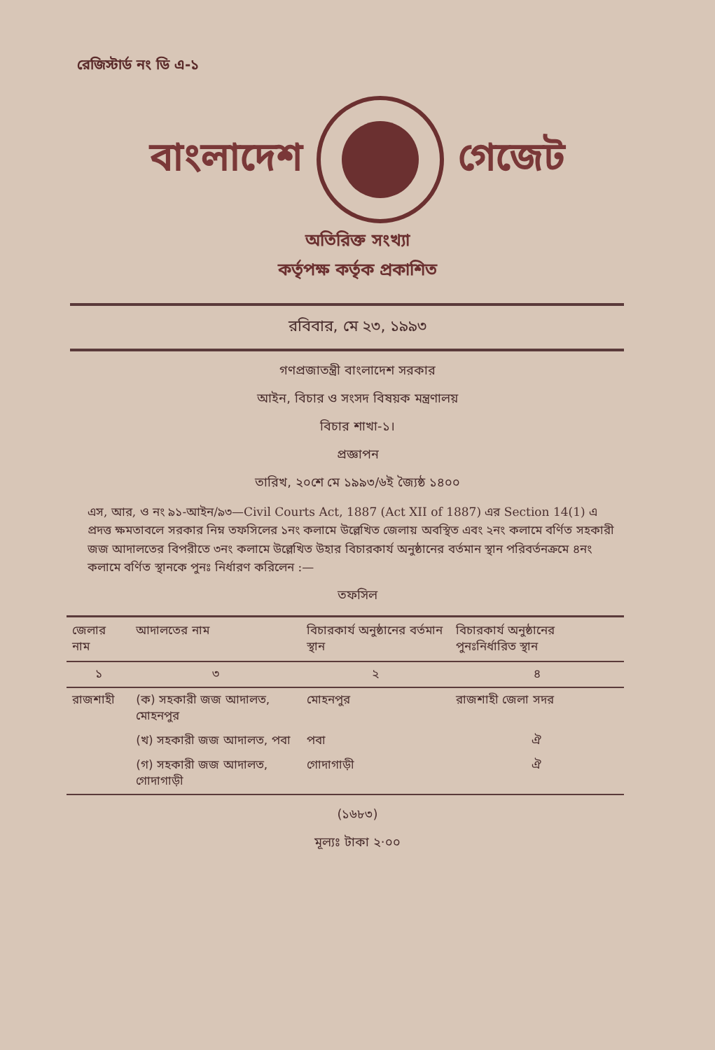রেজিস্টার্ড নং ডি এ-১
বাংলাদেশ গেজেট
অতিরিক্ত সংখ্যা
কর্তৃপক্ষ কর্তৃক প্রকাশিত
রবিবার, মে ২৩, ১৯৯৩
গণপ্রজাতন্ত্রী বাংলাদেশ সরকার
আইন, বিচার ও সংসদ বিষয়ক মন্ত্রণালয়
বিচার শাখা-১।
প্রজ্ঞাপন
তারিখ, ২০শে মে ১৯৯৩/৬ই জ্যৈষ্ঠ ১৪০০
এস, আর, ও নং ৯১-আইন/৯৩—Civil Courts Act, 1887 (Act XII of 1887) এর Section 14(1) এ প্রদত্ত ক্ষমতাবলে সরকার নিম্ন তফসিলের ১নং কলামে উল্লেখিত জেলায় অবস্থিত এবং ২নং কলামে বর্ণিত সহকারী জজ আদালতের বিপরীতে ৩নং কলামে উল্লেখিত উহার বিচারকার্য অনুষ্ঠানের বর্তমান স্থান পরিবর্তনক্রমে ৪নং কলামে বর্ণিত স্থানকে পুনঃ নির্ধারণ করিলেন :—
তফসিল
| জেলার নাম | আদালতের নাম | বিচারকার্য অনুষ্ঠানের বর্তমান স্থান | বিচারকার্য অনুষ্ঠানের পুনঃনির্ধারিত স্থান |
| --- | --- | --- | --- |
| ১ | ৩ | ২ | ৪ |
| রাজশাহী | (ক) সহকারী জজ আদালত, মোহনপুর | মোহনপুর | রাজশাহী জেলা সদর |
| | (খ) সহকারী জজ আদালত, পবা | পবা | ঐ |
| | (গ) সহকারী জজ আদালত, গোদাগাড়ী | গোদাগাড়ী | ঐ |
(১৬৮৩)
মূল্যঃ টাকা ২·০০